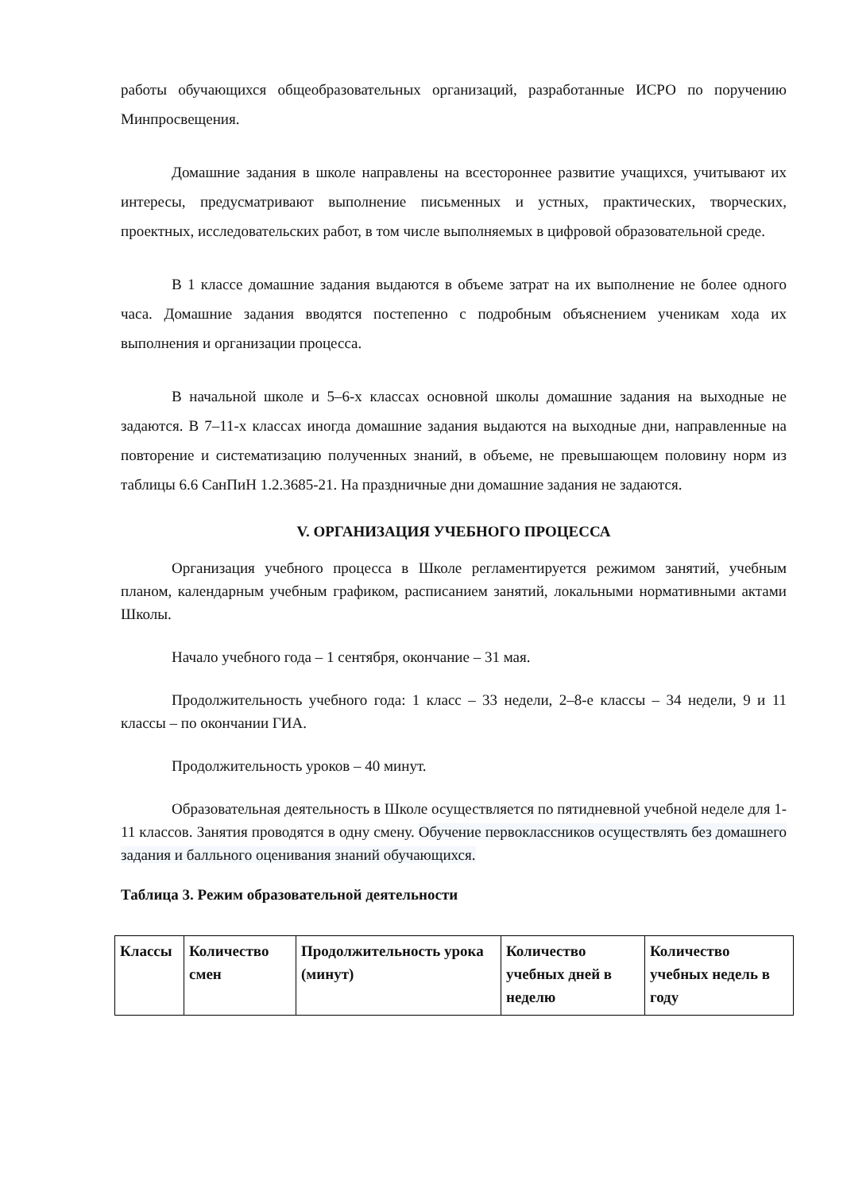работы обучающихся общеобразовательных организаций, разработанные ИСРО по поручению Минпросвещения.
Домашние задания в школе направлены на всестороннее развитие учащихся, учитывают их интересы, предусматривают выполнение письменных и устных, практических, творческих, проектных, исследовательских работ, в том числе выполняемых в цифровой образовательной среде.
В 1 классе домашние задания выдаются в объеме затрат на их выполнение не более одного часа. Домашние задания вводятся постепенно с подробным объяснением ученикам хода их выполнения и организации процесса.
В начальной школе и 5–6-х классах основной школы домашние задания на выходные не задаются. В 7–11-х классах иногда домашние задания выдаются на выходные дни, направленные на повторение и систематизацию полученных знаний, в объеме, не превышающем половину норм из таблицы 6.6 СанПиН 1.2.3685-21. На праздничные дни домашние задания не задаются.
V. ОРГАНИЗАЦИЯ УЧЕБНОГО ПРОЦЕССА
Организация учебного процесса в Школе регламентируется режимом занятий, учебным планом, календарным учебным графиком, расписанием занятий, локальными нормативными актами Школы.
Начало учебного года – 1 сентября, окончание – 31 мая.
Продолжительность учебного года: 1 класс – 33 недели, 2–8-е классы – 34 недели, 9 и 11 классы – по окончании ГИА.
Продолжительность уроков – 40 минут.
Образовательная деятельность в Школе осуществляется по пятидневной учебной неделе для 1-11 классов. Занятия проводятся в одну смену. Обучение первоклассников осуществлять без домашнего задания и балльного оценивания знаний обучающихся.
Таблица 3. Режим образовательной деятельности
| Классы | Количество смен | Продолжительность урока (минут) | Количество учебных дней в неделю | Количество учебных недель в году |